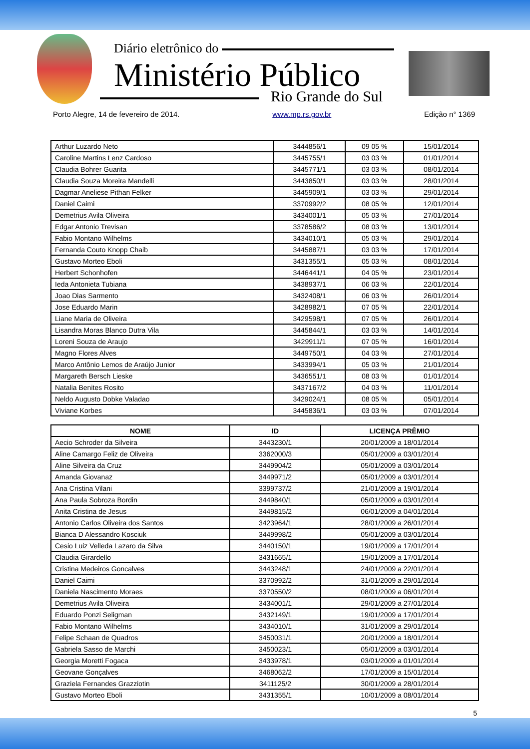Diário eletrônico do
Ministério Público
Rio Grande do Sul
Porto Alegre, 14 de fevereiro de 2014. www.mp.rs.gov.br Edição n° 1369
| Arthur Luzardo Neto | 3444856/1 | 09 05 % | 15/01/2014 |
| Caroline Martins Lenz Cardoso | 3445755/1 | 03 03 % | 01/01/2014 |
| Claudia Bohrer Guarita | 3445771/1 | 03 03 % | 08/01/2014 |
| Claudia Souza Moreira Mandelli | 3443850/1 | 03 03 % | 28/01/2014 |
| Dagmar Aneliese Pithan Felker | 3445909/1 | 03 03 % | 29/01/2014 |
| Daniel Caimi | 3370992/2 | 08 05 % | 12/01/2014 |
| Demetrius Avila Oliveira | 3434001/1 | 05 03 % | 27/01/2014 |
| Edgar Antonio Trevisan | 3378586/2 | 08 03 % | 13/01/2014 |
| Fabio Montano Wilhelms | 3434010/1 | 05 03 % | 29/01/2014 |
| Fernanda Couto Knopp Chaib | 3445887/1 | 03 03 % | 17/01/2014 |
| Gustavo Morteo Eboli | 3431355/1 | 05 03 % | 08/01/2014 |
| Herbert Schonhofen | 3446441/1 | 04 05 % | 23/01/2014 |
| Ieda Antonieta Tubiana | 3438937/1 | 06 03 % | 22/01/2014 |
| Joao Dias Sarmento | 3432408/1 | 06 03 % | 26/01/2014 |
| Jose Eduardo Marin | 3428982/1 | 07 05 % | 22/01/2014 |
| Liane Maria de Oliveira | 3429598/1 | 07 05 % | 26/01/2014 |
| Lisandra Moras Blanco Dutra Vila | 3445844/1 | 03 03 % | 14/01/2014 |
| Loreni Souza de Araujo | 3429911/1 | 07 05 % | 16/01/2014 |
| Magno Flores Alves | 3449750/1 | 04 03 % | 27/01/2014 |
| Marco Antônio Lemos de Araújo Junior | 3433994/1 | 05 03 % | 21/01/2014 |
| Margareth Bersch Lieske | 3436551/1 | 08 03 % | 01/01/2014 |
| Natalia Benites Rosito | 3437167/2 | 04 03 % | 11/01/2014 |
| Neldo Augusto Dobke Valadao | 3429024/1 | 08 05 % | 05/01/2014 |
| Viviane Korbes | 3445836/1 | 03 03 % | 07/01/2014 |
| NOME | ID | LICENÇA PRÊMIO |
| --- | --- | --- |
| Aecio Schroder da Silveira | 3443230/1 | 20/01/2009 a 18/01/2014 |
| Aline Camargo Feliz de Oliveira | 3362000/3 | 05/01/2009 a 03/01/2014 |
| Aline Silveira da Cruz | 3449904/2 | 05/01/2009 a 03/01/2014 |
| Amanda Giovanaz | 3449971/2 | 05/01/2009 a 03/01/2014 |
| Ana Cristina Vilani | 3399737/2 | 21/01/2009 a 19/01/2014 |
| Ana Paula Sobroza Bordin | 3449840/1 | 05/01/2009 a 03/01/2014 |
| Anita Cristina de Jesus | 3449815/2 | 06/01/2009 a 04/01/2014 |
| Antonio Carlos Oliveira dos Santos | 3423964/1 | 28/01/2009 a 26/01/2014 |
| Bianca D Alessandro Kosciuk | 3449998/2 | 05/01/2009 a 03/01/2014 |
| Cesio Luiz Velleda Lazaro da Silva | 3440150/1 | 19/01/2009 a 17/01/2014 |
| Claudia Girardello | 3431665/1 | 19/01/2009 a 17/01/2014 |
| Cristina Medeiros Goncalves | 3443248/1 | 24/01/2009 a 22/01/2014 |
| Daniel Caimi | 3370992/2 | 31/01/2009 a 29/01/2014 |
| Daniela Nascimento Moraes | 3370550/2 | 08/01/2009 a 06/01/2014 |
| Demetrius Avila Oliveira | 3434001/1 | 29/01/2009 a 27/01/2014 |
| Eduardo Ponzi Seligman | 3432149/1 | 19/01/2009 a 17/01/2014 |
| Fabio Montano Wilhelms | 3434010/1 | 31/01/2009 a 29/01/2014 |
| Felipe Schaan de Quadros | 3450031/1 | 20/01/2009 a 18/01/2014 |
| Gabriela Sasso de Marchi | 3450023/1 | 05/01/2009 a 03/01/2014 |
| Georgia Moretti Fogaca | 3433978/1 | 03/01/2009 a 01/01/2014 |
| Geovane Gonçalves | 3468062/2 | 17/01/2009 a 15/01/2014 |
| Graziela Fernandes Grazziotin | 3411125/2 | 30/01/2009 a 28/01/2014 |
| Gustavo Morteo Eboli | 3431355/1 | 10/01/2009 a 08/01/2014 |
5